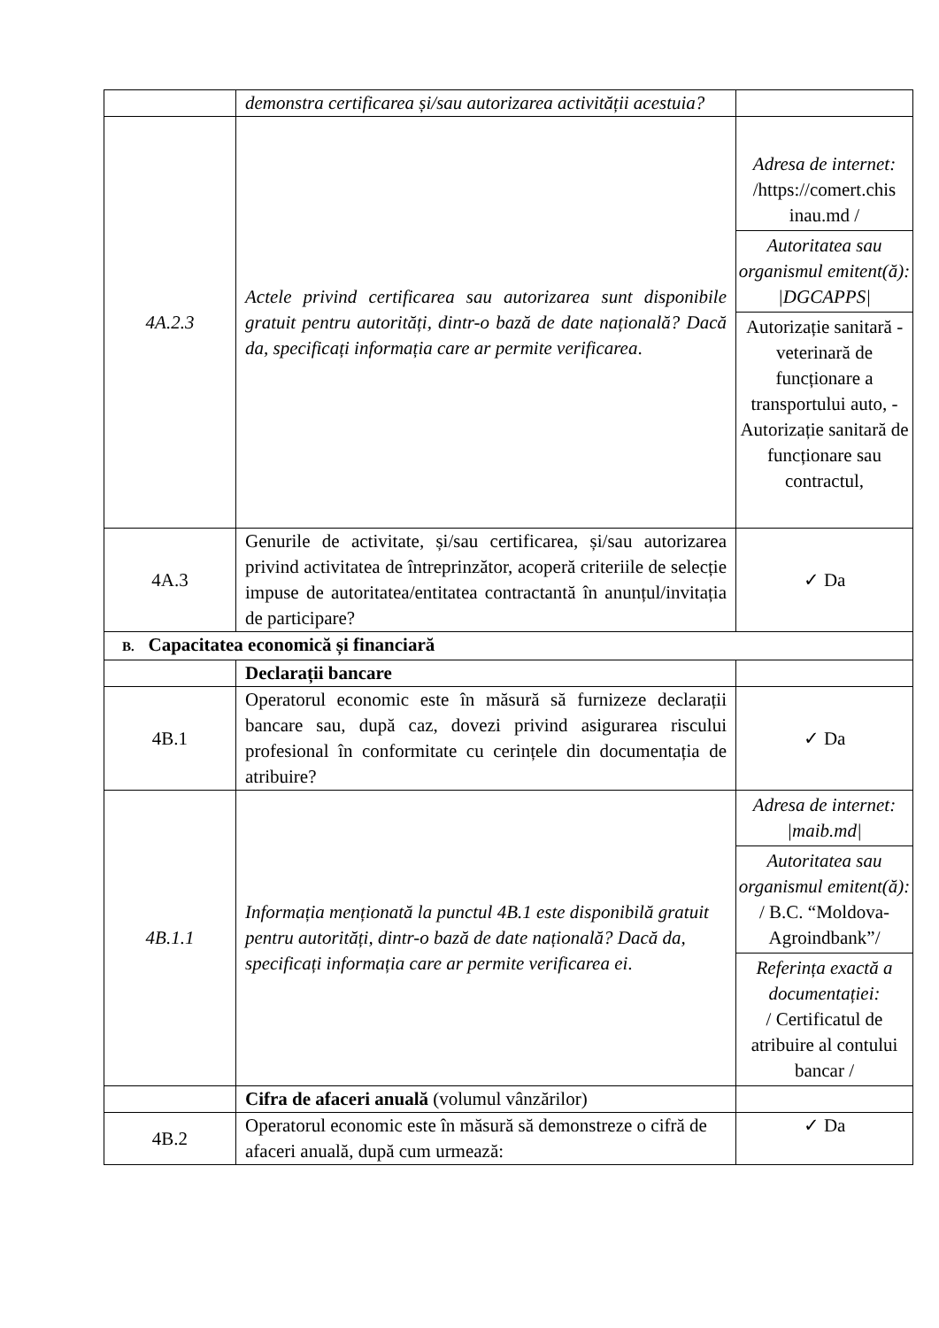| | demonstra certificarea și/sau autorizarea activității acestuia? | |
| 4A.2.3 | Actele privind certificarea sau autorizarea sunt disponibile gratuit pentru autorități, dintr-o bază de date națională? Dacă da, specificați informația care ar permite verificarea . | Adresa de internet: /https://comert.chis inau.md / Autoritatea sau organismul emitent(ă): /DGCAPPS/ Autorizație sanitară - veterinară de funcționare a transportului auto, - Autorizație sanitară de funcționare sau contractul, |
| 4A.3 | Genurile de activitate, și/sau certificarea, și/sau autorizarea privind activitatea de întreprinzător, acoperă criteriile de selecție impuse de autoritatea/entitatea contractantă în anunțul/invitația de participare? | ✓ Da |
| B. Capacitatea economică și financiară | | |
| | Declarații bancare | |
| 4B.1 | Operatorul economic este în măsură să furnizeze declarații bancare sau, după caz, dovezi privind asigurarea riscului profesional în conformitate cu cerințele din documentația de atribuire? | ✓ Da |
| 4B.1.1 | Informația menționată la punctul 4B.1 este disponibilă gratuit pentru autorități, dintr-o bază de date națională? Dacă da, specificați informația care ar permite verificarea ei . | Adresa de internet: /maib.md/ Autoritatea sau organismul emitent(ă): / B.C. “Moldova-Agroindbank”/ Referința exactă a documentației: / Certificatul de atribuire al contului bancar / |
| | Cifra de afaceri anuală (volumul vânzărilor) | |
| 4B.2 | Operatorul economic este în măsură să demonstreze o cifră de afaceri anuală, după cum urmează: | ✓ Da |